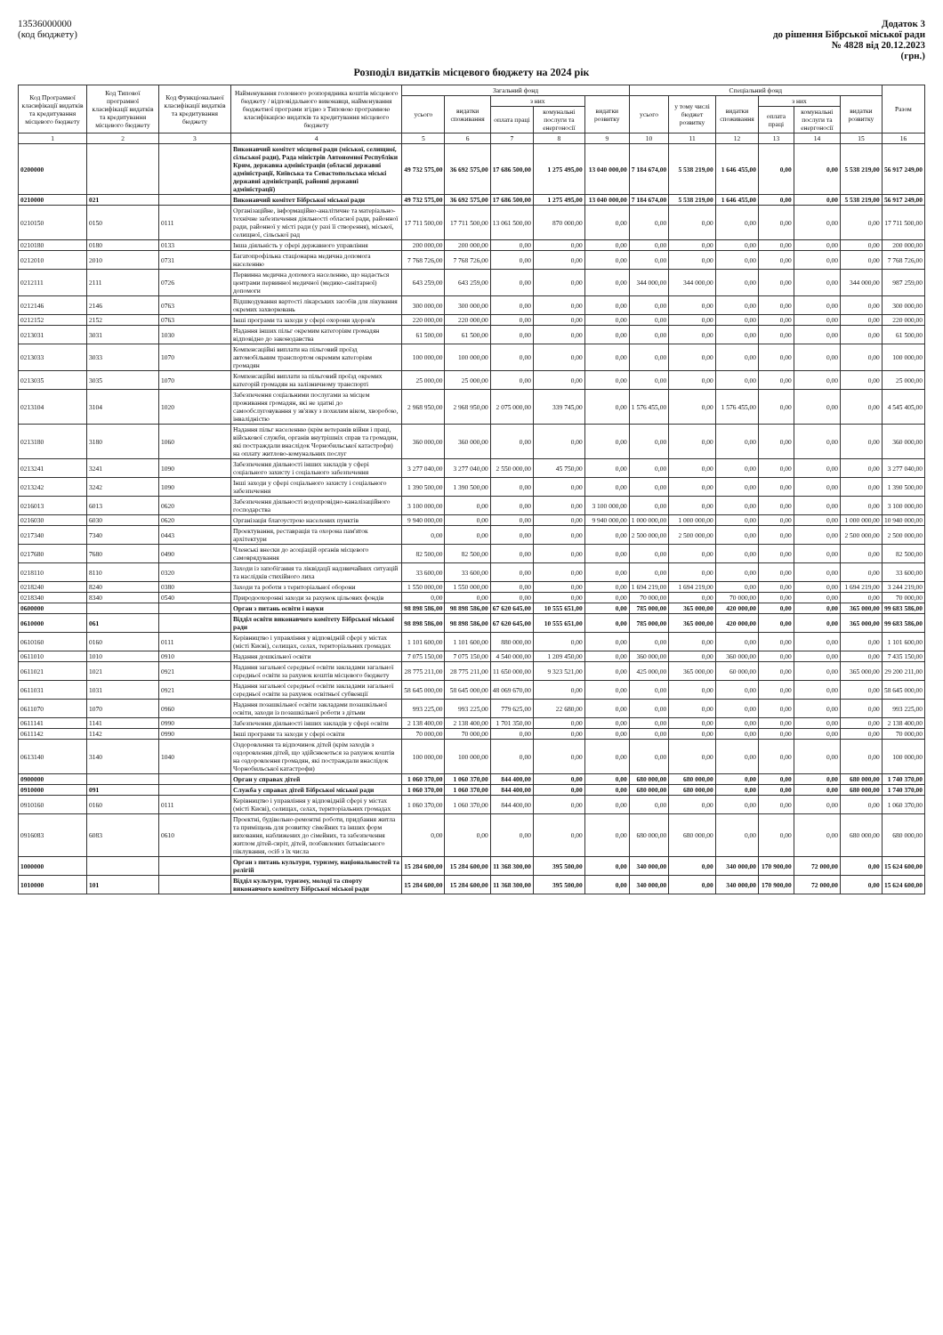13536000000
(код бюджету)
Додаток 3
до рішення Бібрської міської ради
№ 4828 від 20.12.2023
(грн.)
Розподіл видатків місцевого бюджету на 2024 рік
| Код Програмної класифікації видатків та кредитування місцевого бюджету | Код Типової програмної класифікації видатків та кредитування місцевого бюджету | Код Функціональної класифікації видатків та кредитування бюджету | Найменування головного розпорядника коштів місцевого бюджету / відповідального виконавця, найменування бюджетної програми згідно з Типовою програмною класифікацією видатків та кредитування місцевого бюджету | Загальний фонд | | | | | Спеціальний фонд | | | | | | Разом |
| --- | --- | --- | --- | --- | --- | --- | --- | --- | --- | --- | --- | --- | --- | --- | --- |
| | | | | усього | видатки споживання | з них | | видатки розвитку | усього | у тому числі бюджет розвитку | видатки споживання | з них | | видатки розвитку | |
| | | | | | | оплата праці | комунальні послуги та енергоносії | | | | | оплата праці | комунальні послуги та енергоносії | | |
| 1 | 2 | 3 | 4 | 5 | 6 | 7 | 8 | 9 | 10 | 11 | 12 | 13 | 14 | 15 | 16 |
| 0200000 | | | Виконавчий комітет місцевої ради (міської, селищної, сільської ради), Рада міністрів Автономної Республіки Крим, державна адміністрація (обласні державні адміністрації, Київська та Севастопольська міські державні адміністрації, районні державні адміністрації) | 49 732 575,00 | 36 692 575,00 | 17 686 500,00 | 1 275 495,00 | 13 040 000,00 | 7 184 674,00 | 5 538 219,00 | 1 646 455,00 | 0,00 | 0,00 | 5 538 219,00 | 56 917 249,00 |
| 0210000 | 021 | | Виконавчий комітет Бібрської міської ради | 49 732 575,00 | 36 692 575,00 | 17 686 500,00 | 1 275 495,00 | 13 040 000,00 | 7 184 674,00 | 5 538 219,00 | 1 646 455,00 | 0,00 | 0,00 | 5 538 219,00 | 56 917 249,00 |
| 0210150 | 0150 | 0111 | Організаційне, інформаційно-аналітичне та матеріально-технічне забезпечення діяльності обласної ради, районної ради, районної у місті ради (у разі її створення), міської, селищної, сільської рад | 17 711 500,00 | 17 711 500,00 | 13 061 500,00 | 870 000,00 | 0,00 | 0,00 | 0,00 | 0,00 | 0,00 | 0,00 | 0,00 | 17 711 500,00 |
| 0210180 | 0180 | 0133 | Інша діяльність у сфері державного управління | 200 000,00 | 200 000,00 | 0,00 | 0,00 | 0,00 | 0,00 | 0,00 | 0,00 | 0,00 | 0,00 | 0,00 | 200 000,00 |
| 0212010 | 2010 | 0731 | Багатопрофільна стаціонарна медична допомога населенню | 7 768 726,00 | 7 768 726,00 | 0,00 | 0,00 | 0,00 | 0,00 | 0,00 | 0,00 | 0,00 | 0,00 | 0,00 | 7 768 726,00 |
| 0212111 | 2111 | 0726 | Первинна медична допомога населенню, що надається центрами первинної медичної (медико-санітарної) допомоги | 643 259,00 | 643 259,00 | 0,00 | 0,00 | 0,00 | 344 000,00 | 344 000,00 | 0,00 | 0,00 | 0,00 | 344 000,00 | 987 259,00 |
| 0212146 | 2146 | 0763 | Відшкодування вартості лікарських засобів для лікування окремих захворювань | 300 000,00 | 300 000,00 | 0,00 | 0,00 | 0,00 | 0,00 | 0,00 | 0,00 | 0,00 | 0,00 | 0,00 | 300 000,00 |
| 0212152 | 2152 | 0763 | Інші програми та заходи у сфері охорони здоров'я | 220 000,00 | 220 000,00 | 0,00 | 0,00 | 0,00 | 0,00 | 0,00 | 0,00 | 0,00 | 0,00 | 0,00 | 220 000,00 |
| 0213031 | 3031 | 1030 | Надання інших пільг окремим категоріям громадян відповідно до законодавства | 61 500,00 | 61 500,00 | 0,00 | 0,00 | 0,00 | 0,00 | 0,00 | 0,00 | 0,00 | 0,00 | 0,00 | 61 500,00 |
| 0213033 | 3033 | 1070 | Компенсаційні виплати на пільговий проїзд автомобільним транспортом окремим категоріям громадян | 100 000,00 | 100 000,00 | 0,00 | 0,00 | 0,00 | 0,00 | 0,00 | 0,00 | 0,00 | 0,00 | 0,00 | 100 000,00 |
| 0213035 | 3035 | 1070 | Компенсаційні виплати за пільговий проїзд окремих категорій громадян на залізничному транспорті | 25 000,00 | 25 000,00 | 0,00 | 0,00 | 0,00 | 0,00 | 0,00 | 0,00 | 0,00 | 0,00 | 0,00 | 25 000,00 |
| 0213104 | 3104 | 1020 | Забезпечення соціальними послугами за місцем проживання громадян, які не здатні до самообслуговування у зв'язку з похилим віком, хворобою, інвалідністю | 2 968 950,00 | 2 968 950,00 | 2 075 000,00 | 339 745,00 | 0,00 | 1 576 455,00 | 0,00 | 1 576 455,00 | 0,00 | 0,00 | 0,00 | 4 545 405,00 |
| 0213180 | 3180 | 1060 | Надання пільг населенню (крім ветеранів війни і праці, військової служби, органів внутрішніх справ та громадян, які постраждали внаслідок Чорнобильської катастрофи) на оплату житлово-комунальних послуг | 360 000,00 | 360 000,00 | 0,00 | 0,00 | 0,00 | 0,00 | 0,00 | 0,00 | 0,00 | 0,00 | 0,00 | 360 000,00 |
| 0213241 | 3241 | 1090 | Забезпечення діяльності інших закладів у сфері соціального захисту і соціального забезпечення | 3 277 040,00 | 3 277 040,00 | 2 550 000,00 | 45 750,00 | 0,00 | 0,00 | 0,00 | 0,00 | 0,00 | 0,00 | 0,00 | 3 277 040,00 |
| 0213242 | 3242 | 1090 | Інші заходи у сфері соціального захисту і соціального забезпечення | 1 390 500,00 | 1 390 500,00 | 0,00 | 0,00 | 0,00 | 0,00 | 0,00 | 0,00 | 0,00 | 0,00 | 0,00 | 1 390 500,00 |
| 0216013 | 6013 | 0620 | Забезпечення діяльності водопровідно-каналізаційного господарства | 3 100 000,00 | 0,00 | 0,00 | 0,00 | 3 100 000,00 | 0,00 | 0,00 | 0,00 | 0,00 | 0,00 | 0,00 | 3 100 000,00 |
| 0216030 | 6030 | 0620 | Організація благоустрою населених пунктів | 9 940 000,00 | 0,00 | 0,00 | 0,00 | 9 940 000,00 | 1 000 000,00 | 1 000 000,00 | 0,00 | 0,00 | 0,00 | 1 000 000,00 | 10 940 000,00 |
| 0217340 | 7340 | 0443 | Проектування, реставрація та охорона пам'яток архітектури | 0,00 | 0,00 | 0,00 | 0,00 | 0,00 | 2 500 000,00 | 2 500 000,00 | 0,00 | 0,00 | 0,00 | 2 500 000,00 | 2 500 000,00 |
| 0217680 | 7680 | 0490 | Членські внески до асоціацій органів місцевого самоврядування | 82 500,00 | 82 500,00 | 0,00 | 0,00 | 0,00 | 0,00 | 0,00 | 0,00 | 0,00 | 0,00 | 0,00 | 82 500,00 |
| 0218110 | 8110 | 0320 | Заходи із запобігання та ліквідації надзвичайних ситуацій та наслідків стихійного лиха | 33 600,00 | 33 600,00 | 0,00 | 0,00 | 0,00 | 0,00 | 0,00 | 0,00 | 0,00 | 0,00 | 0,00 | 33 600,00 |
| 0218240 | 8240 | 0380 | Заходи та роботи з територіальної оборони | 1 550 000,00 | 1 550 000,00 | 0,00 | 0,00 | 0,00 | 1 694 219,00 | 1 694 219,00 | 0,00 | 0,00 | 0,00 | 1 694 219,00 | 3 244 219,00 |
| 0218340 | 8340 | 0540 | Природоохоронні заходи за рахунок цільових фондів | 0,00 | 0,00 | 0,00 | 0,00 | 0,00 | 70 000,00 | 0,00 | 70 000,00 | 0,00 | 0,00 | 0,00 | 70 000,00 |
| 0600000 | | | Орган з питань освіти і науки | 98 898 586,00 | 98 898 586,00 | 67 620 645,00 | 10 555 651,00 | 0,00 | 785 000,00 | 365 000,00 | 420 000,00 | 0,00 | 0,00 | 365 000,00 | 99 683 586,00 |
| 0610000 | 061 | | Відділ освіти виконавчого комітету Бібрської міської ради | 98 898 586,00 | 98 898 586,00 | 67 620 645,00 | 10 555 651,00 | 0,00 | 785 000,00 | 365 000,00 | 420 000,00 | 0,00 | 0,00 | 365 000,00 | 99 683 586,00 |
| 0610160 | 0160 | 0111 | Керівництво і управління у відповідній сфері у містах (місті Києві), селищах, селах, територіальних громадах | 1 101 600,00 | 1 101 600,00 | 880 000,00 | 0,00 | 0,00 | 0,00 | 0,00 | 0,00 | 0,00 | 0,00 | 0,00 | 1 101 600,00 |
| 0611010 | 1010 | 0910 | Надання дошкільної освіти | 7 075 150,00 | 7 075 150,00 | 4 540 000,00 | 1 209 450,00 | 0,00 | 360 000,00 | 0,00 | 360 000,00 | 0,00 | 0,00 | 0,00 | 7 435 150,00 |
| 0611021 | 1021 | 0921 | Надання загальної середньої освіти закладами загальної середньої освіти за рахунок коштів місцевого бюджету | 28 775 211,00 | 28 775 211,00 | 11 650 000,00 | 9 323 521,00 | 0,00 | 425 000,00 | 365 000,00 | 60 000,00 | 0,00 | 0,00 | 365 000,00 | 29 200 211,00 |
| 0611031 | 1031 | 0921 | Надання загальної середньої освіти закладами загальної середньої освіти за рахунок освітньої субвенції | 58 645 000,00 | 58 645 000,00 | 48 069 670,00 | 0,00 | 0,00 | 0,00 | 0,00 | 0,00 | 0,00 | 0,00 | 0,00 | 58 645 000,00 |
| 0611070 | 1070 | 0960 | Надання позашкільної освіти закладами позашкільної освіти, заходи із позашкільної роботи з дітьми | 993 225,00 | 993 225,00 | 779 625,00 | 22 680,00 | 0,00 | 0,00 | 0,00 | 0,00 | 0,00 | 0,00 | 0,00 | 993 225,00 |
| 0611141 | 1141 | 0990 | Забезпечення діяльності інших закладів у сфері освіти | 2 138 400,00 | 2 138 400,00 | 1 701 350,00 | 0,00 | 0,00 | 0,00 | 0,00 | 0,00 | 0,00 | 0,00 | 0,00 | 2 138 400,00 |
| 0611142 | 1142 | 0990 | Інші програми та заходи у сфері освіти | 70 000,00 | 70 000,00 | 0,00 | 0,00 | 0,00 | 0,00 | 0,00 | 0,00 | 0,00 | 0,00 | 0,00 | 70 000,00 |
| 0613140 | 3140 | 1040 | Оздоровлення та відпочинок дітей (крім заходів з оздоровлення дітей, що здійснюються за рахунок коштів на оздоровлення громадян, які постраждали внаслідок Чорнобильської катастрофи) | 100 000,00 | 100 000,00 | 0,00 | 0,00 | 0,00 | 0,00 | 0,00 | 0,00 | 0,00 | 0,00 | 0,00 | 100 000,00 |
| 0900000 | | | Орган у справах дітей | 1 060 370,00 | 1 060 370,00 | 844 400,00 | 0,00 | 0,00 | 680 000,00 | 680 000,00 | 0,00 | 0,00 | 0,00 | 680 000,00 | 1 740 370,00 |
| 0910000 | 091 | | Служба у справах дітей Бібрської міської ради | 1 060 370,00 | 1 060 370,00 | 844 400,00 | 0,00 | 0,00 | 680 000,00 | 680 000,00 | 0,00 | 0,00 | 0,00 | 680 000,00 | 1 740 370,00 |
| 0910160 | 0160 | 0111 | Керівництво і управління у відповідній сфері у містах (місті Києві), селищах, селах, територіальних громадах | 1 060 370,00 | 1 060 370,00 | 844 400,00 | 0,00 | 0,00 | 0,00 | 0,00 | 0,00 | 0,00 | 0,00 | 0,00 | 1 060 370,00 |
| 0916083 | 6083 | 0610 | Проектні, будівельно-ремонтні роботи, придбання житла та приміщень для розвитку сімейних та інших форм виховання, наближених до сімейних, та забезпечення житлом дітей-сиріт, дітей, позбавлених батьківського піклування, осіб з їх числа | 0,00 | 0,00 | 0,00 | 0,00 | 0,00 | 680 000,00 | 680 000,00 | 0,00 | 0,00 | 0,00 | 680 000,00 | 680 000,00 |
| 1000000 | | | Орган з питань культури, туризму, національностей та релігій | 15 284 600,00 | 15 284 600,00 | 11 368 300,00 | 395 500,00 | 0,00 | 340 000,00 | 0,00 | 340 000,00 | 170 900,00 | 72 000,00 | 0,00 | 15 624 600,00 |
| 1010000 | 101 | | Відділ культури, туризму, молоді та спорту виконавчого комітету Бібрської міської ради | 15 284 600,00 | 15 284 600,00 | 11 368 300,00 | 395 500,00 | 0,00 | 340 000,00 | 0,00 | 340 000,00 | 170 900,00 | 72 000,00 | 0,00 | 15 624 600,00 |